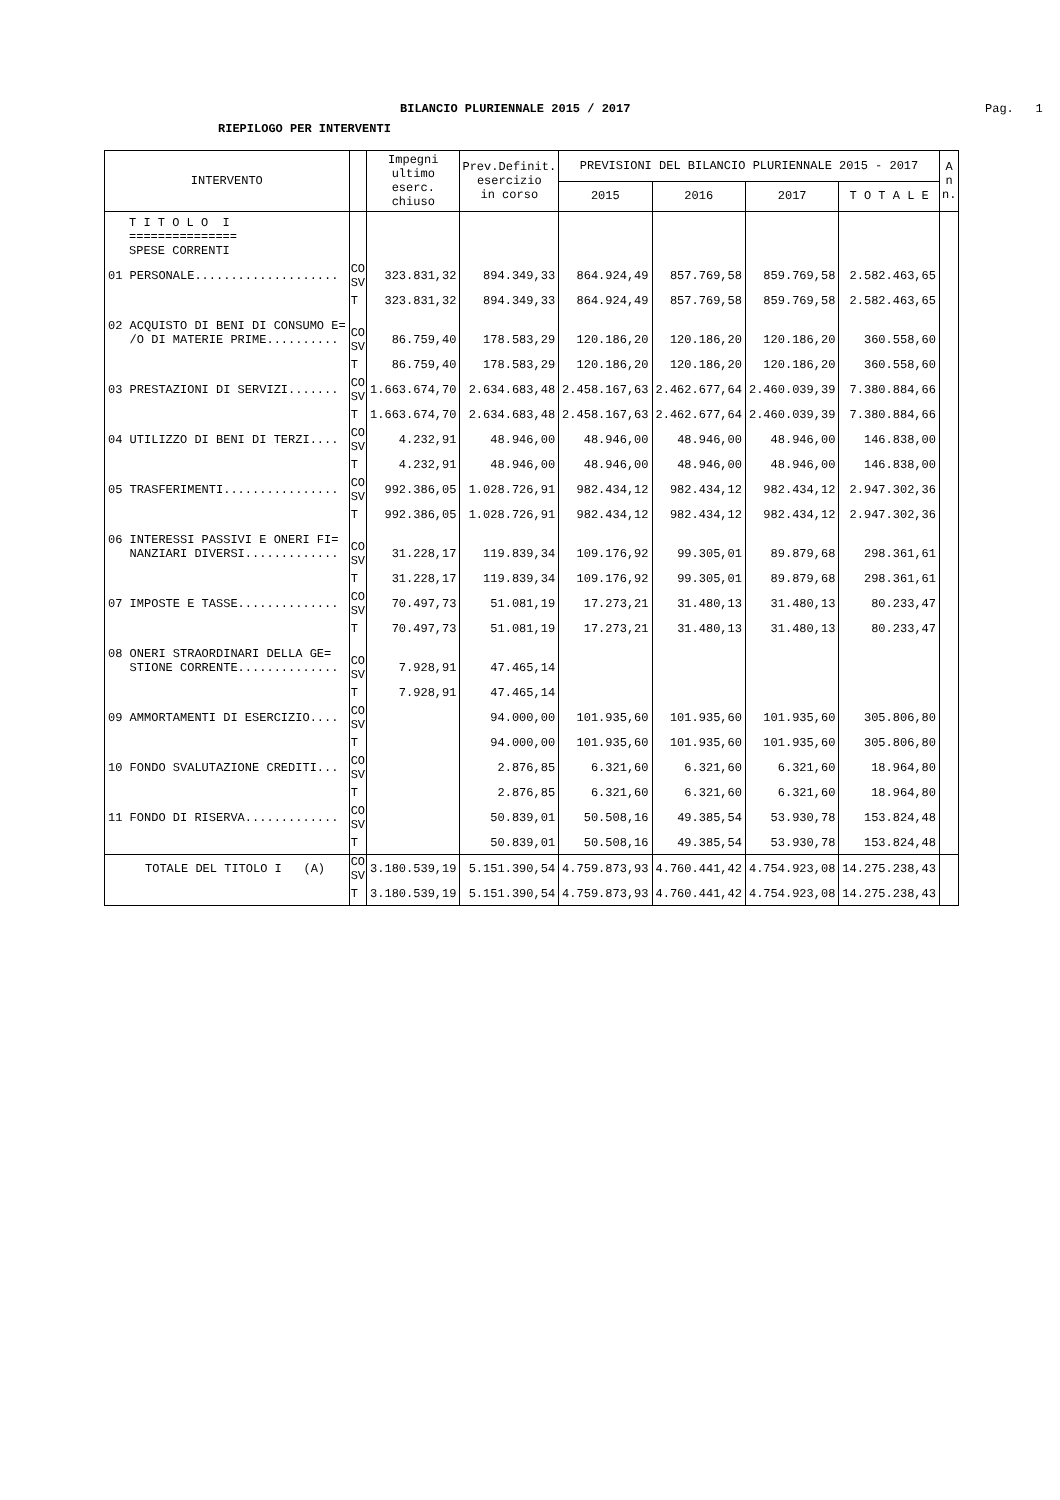BILANCIO PLURIENNALE 2015 / 2017 Pag. 1
RIEPILOGO PER INTERVENTI
| INTERVENTO | | Impegni ultimo eserc. chiuso | Prev.Definit. esercizio in corso | PREVISIONI DEL BILANCIO PLURIENNALE 2015 - 2017 | | | | A n n. |
| --- | --- | --- | --- | --- | --- | --- | --- | --- |
| | | | | 2015 | 2016 | 2017 | T O T A L E | |
| T I T O L O I =============== SPESE CORRENTI | | | | | | | | |
| 01 PERSONALE.................... | CO SV | 323.831,32 | 894.349,33 | 864.924,49 | 857.769,58 | 859.769,58 | 2.582.463,65 | |
| | T | 323.831,32 | 894.349,33 | 864.924,49 | 857.769,58 | 859.769,58 | 2.582.463,65 | |
| 02 ACQUISTO DI BENI DI CONSUMO E= /O DI MATERIE PRIME.......... | CO SV | 86.759,40 | 178.583,29 | 120.186,20 | 120.186,20 | 120.186,20 | 360.558,60 | |
| | T | 86.759,40 | 178.583,29 | 120.186,20 | 120.186,20 | 120.186,20 | 360.558,60 | |
| 03 PRESTAZIONI DI SERVIZI....... | CO SV | 1.663.674,70 | 2.634.683,48 | 2.458.167,63 | 2.462.677,64 | 2.460.039,39 | 7.380.884,66 | |
| | T | 1.663.674,70 | 2.634.683,48 | 2.458.167,63 | 2.462.677,64 | 2.460.039,39 | 7.380.884,66 | |
| 04 UTILIZZO DI BENI DI TERZI.... | CO SV | 4.232,91 | 48.946,00 | 48.946,00 | 48.946,00 | 48.946,00 | 146.838,00 | |
| | T | 4.232,91 | 48.946,00 | 48.946,00 | 48.946,00 | 48.946,00 | 146.838,00 | |
| 05 TRASFERIMENTI................ | CO SV | 992.386,05 | 1.028.726,91 | 982.434,12 | 982.434,12 | 982.434,12 | 2.947.302,36 | |
| | T | 992.386,05 | 1.028.726,91 | 982.434,12 | 982.434,12 | 982.434,12 | 2.947.302,36 | |
| 06 INTERESSI PASSIVI E ONERI FI= NANZIARI DIVERSI............. | CO SV | 31.228,17 | 119.839,34 | 109.176,92 | 99.305,01 | 89.879,68 | 298.361,61 | |
| | T | 31.228,17 | 119.839,34 | 109.176,92 | 99.305,01 | 89.879,68 | 298.361,61 | |
| 07 IMPOSTE E TASSE.............. | CO SV | 70.497,73 | 51.081,19 | 17.273,21 | 31.480,13 | 31.480,13 | 80.233,47 | |
| | T | 70.497,73 | 51.081,19 | 17.273,21 | 31.480,13 | 31.480,13 | 80.233,47 | |
| 08 ONERI STRAORDINARI DELLA GE= STIONE CORRENTE.............. | CO SV | 7.928,91 | 47.465,14 | | | | | |
| | T | 7.928,91 | 47.465,14 | | | | | |
| 09 AMMORTAMENTI DI ESERCIZIO.... | CO SV | | 94.000,00 | 101.935,60 | 101.935,60 | 101.935,60 | 305.806,80 | |
| | T | | 94.000,00 | 101.935,60 | 101.935,60 | 101.935,60 | 305.806,80 | |
| 10 FONDO SVALUTAZIONE CREDITI... | CO SV | | 2.876,85 | 6.321,60 | 6.321,60 | 6.321,60 | 18.964,80 | |
| | T | | 2.876,85 | 6.321,60 | 6.321,60 | 6.321,60 | 18.964,80 | |
| 11 FONDO DI RISERVA............. | CO SV | | 50.839,01 | 50.508,16 | 49.385,54 | 53.930,78 | 153.824,48 | |
| | T | | 50.839,01 | 50.508,16 | 49.385,54 | 53.930,78 | 153.824,48 | |
| TOTALE DEL TITOLO I (A) | CO SV | 3.180.539,19 | 5.151.390,54 | 4.759.873,93 | 4.760.441,42 | 4.754.923,08 | 14.275.238,43 | |
| | T | 3.180.539,19 | 5.151.390,54 | 4.759.873,93 | 4.760.441,42 | 4.754.923,08 | 14.275.238,43 | |